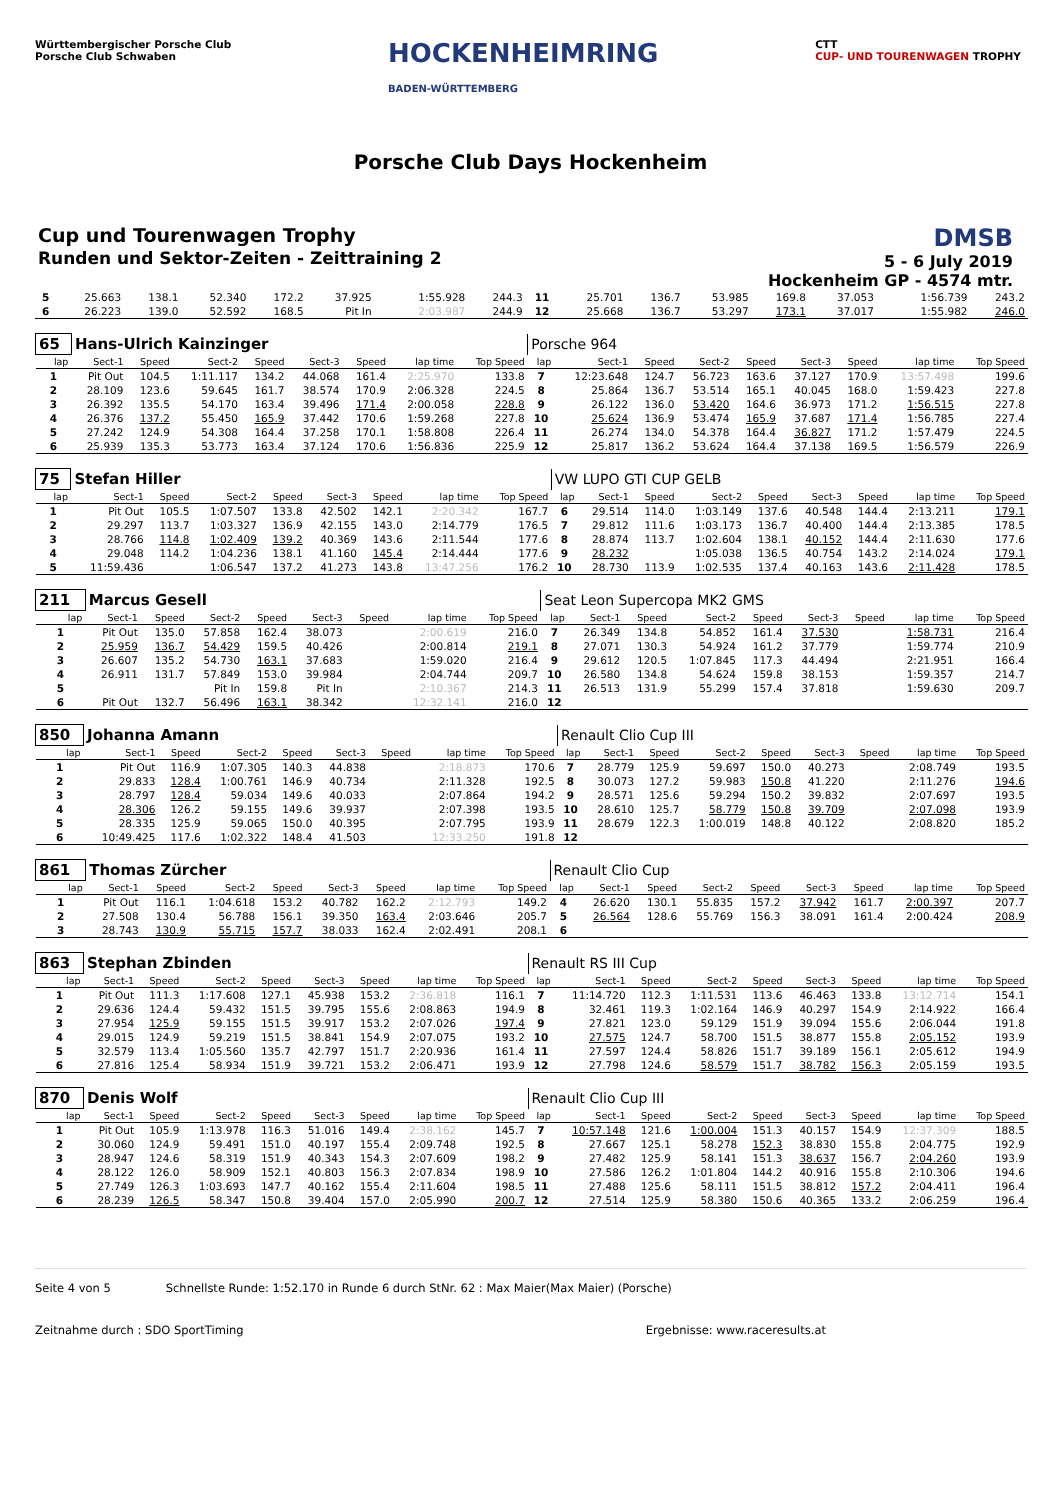Württembergischer Porsche Club
Porsche Club Schwaben
HOCKENHEIMRING
BADEN-WÜRTTEMBERG
CTT
CUP- UND TOURENWAGEN TROPHY
Porsche Club Days Hockenheim
Cup und Tourenwagen Trophy
Runden und Sektor-Zeiten - Zeittraining 2
DMSB
5 - 6 July 2019
Hockenheim GP - 4574 mtr.
| 5 | 25.663 | 138.1 | 52.340 | 172.2 | 37.925 | | 1:55.928 | 244.3 | 11 | 25.701 | 136.7 | 53.985 | 169.8 | 37.053 | | 1:56.739 | 243.2 |
| 6 | 26.223 | 139.0 | 52.592 | 168.5 | Pit In | | 2:03.987 | 244.9 | 12 | 25.668 | 136.7 | 53.297 | 173.1 | 37.017 | | 1:55.982 | 246.0 |
| 65 | Hans-Ulrich Kainzinger | | | | | | | | Porsche 964 | | | | | | | | |
| lap | Sect-1 | Speed | Sect-2 | Speed | Sect-3 | Speed | lap time | Top Speed | lap | Sect-1 | Speed | Sect-2 | Speed | Sect-3 | Speed | lap time | Top Speed |
| 1 | Pit Out | 104.5 | 1:11.117 | 134.2 | 44.068 | 161.4 | 2:25.970 | 133.8 | 7 | 12:23.648 | 124.7 | 56.723 | 163.6 | 37.127 | 170.9 | 13:57.498 | 199.6 |
| 2 | 28.109 | 123.6 | 59.645 | 161.7 | 38.574 | 170.9 | 2:06.328 | 224.5 | 8 | 25.864 | 136.7 | 53.514 | 165.1 | 40.045 | 168.0 | 1:59.423 | 227.8 |
| 3 | 26.392 | 135.5 | 54.170 | 163.4 | 39.496 | 171.4 | 2:00.058 | 228.8 | 9 | 26.122 | 136.0 | 53.420 | 164.6 | 36.973 | 171.2 | 1:56.515 | 227.8 |
| 4 | 26.376 | 137.2 | 55.450 | 165.9 | 37.442 | 170.6 | 1:59.268 | 227.8 | 10 | 25.624 | 136.9 | 53.474 | 165.9 | 37.687 | 171.4 | 1:56.785 | 227.4 |
| 5 | 27.242 | 124.9 | 54.308 | 164.4 | 37.258 | 170.1 | 1:58.808 | 226.4 | 11 | 26.274 | 134.0 | 54.378 | 164.4 | 36.827 | 171.2 | 1:57.479 | 224.5 |
| 6 | 25.939 | 135.3 | 53.773 | 163.4 | 37.124 | 170.6 | 1:56.836 | 225.9 | 12 | 25.817 | 136.2 | 53.624 | 164.4 | 37.138 | 169.5 | 1:56.579 | 226.9 |
| 75 | Stefan Hiller | | | | | | | | VW LUPO GTI CUP GELB | | | | | | | | |
| lap | Sect-1 | Speed | Sect-2 | Speed | Sect-3 | Speed | lap time | Top Speed | lap | Sect-1 | Speed | Sect-2 | Speed | Sect-3 | Speed | lap time | Top Speed |
| 1 | Pit Out | 105.5 | 1:07.507 | 133.8 | 42.502 | 142.1 | 2:20.342 | 167.7 | 6 | 29.514 | 114.0 | 1:03.149 | 137.6 | 40.548 | 144.4 | 2:13.211 | 179.1 |
| 2 | 29.297 | 113.7 | 1:03.327 | 136.9 | 42.155 | 143.0 | 2:14.779 | 176.5 | 7 | 29.812 | 111.6 | 1:03.173 | 136.7 | 40.400 | 144.4 | 2:13.385 | 178.5 |
| 3 | 28.766 | 114.8 | 1:02.409 | 139.2 | 40.369 | 143.6 | 2:11.544 | 177.6 | 8 | 28.874 | 113.7 | 1:02.604 | 138.1 | 40.152 | 144.4 | 2:11.630 | 177.6 |
| 4 | 29.048 | 114.2 | 1:04.236 | 138.1 | 41.160 | 145.4 | 2:14.444 | 177.6 | 9 | 28.232 | | 1:05.038 | 136.5 | 40.754 | 143.2 | 2:14.024 | 179.1 |
| 5 | 11:59.436 | | 1:06.547 | 137.2 | 41.273 | 143.8 | 13:47.256 | 176.2 | 10 | 28.730 | 113.9 | 1:02.535 | 137.4 | 40.163 | 143.6 | 2:11.428 | 178.5 |
| 211 | Marcus Gesell | | | | | | | | Seat Leon Supercopa MK2 GMS | | | | | | | | |
| lap | Sect-1 | Speed | Sect-2 | Speed | Sect-3 | Speed | lap time | Top Speed | lap | Sect-1 | Speed | Sect-2 | Speed | Sect-3 | Speed | lap time | Top Speed |
| 1 | Pit Out | 135.0 | 57.858 | 162.4 | 38.073 | | 2:00.619 | 216.0 | 7 | 26.349 | 134.8 | 54.852 | 161.4 | 37.530 | | 1:58.731 | 216.4 |
| 2 | 25.959 | 136.7 | 54.429 | 159.5 | 40.426 | | 2:00.814 | 219.1 | 8 | 27.071 | 130.3 | 54.924 | 161.2 | 37.779 | | 1:59.774 | 210.9 |
| 3 | 26.607 | 135.2 | 54.730 | 163.1 | 37.683 | | 1:59.020 | 216.4 | 9 | 29.612 | 120.5 | 1:07.845 | 117.3 | 44.494 | | 2:21.951 | 166.4 |
| 4 | 26.911 | 131.7 | 57.849 | 153.0 | 39.984 | | 2:04.744 | 209.7 | 10 | 26.580 | 134.8 | 54.624 | 159.8 | 38.153 | | 1:59.357 | 214.7 |
| 5 | | | Pit In | 159.8 | Pit In | | 2:10.367 | 214.3 | 11 | 26.513 | 131.9 | 55.299 | 157.4 | 37.818 | | 1:59.630 | 209.7 |
| 6 | Pit Out | 132.7 | 56.496 | 163.1 | 38.342 | | 12:32.141 | 216.0 | 12 | | | | | | | | |
| 850 | Johanna Amann | | | | | | | | Renault Clio Cup III | | | | | | | | |
| lap | Sect-1 | Speed | Sect-2 | Speed | Sect-3 | Speed | lap time | Top Speed | lap | Sect-1 | Speed | Sect-2 | Speed | Sect-3 | Speed | lap time | Top Speed |
| 1 | Pit Out | 116.9 | 1:07.305 | 140.3 | 44.838 | | 2:18.873 | 170.6 | 7 | 28.779 | 125.9 | 59.697 | 150.0 | 40.273 | | 2:08.749 | 193.5 |
| 2 | 29.833 | 128.4 | 1:00.761 | 146.9 | 40.734 | | 2:11.328 | 192.5 | 8 | 30.073 | 127.2 | 59.983 | 150.8 | 41.220 | | 2:11.276 | 194.6 |
| 3 | 28.797 | 128.4 | 59.034 | 149.6 | 40.033 | | 2:07.864 | 194.2 | 9 | 28.571 | 125.6 | 59.294 | 150.2 | 39.832 | | 2:07.697 | 193.5 |
| 4 | 28.306 | 126.2 | 59.155 | 149.6 | 39.937 | | 2:07.398 | 193.5 | 10 | 28.610 | 125.7 | 58.779 | 150.8 | 39.709 | | 2:07.098 | 193.9 |
| 5 | 28.335 | 125.9 | 59.065 | 150.0 | 40.395 | | 2:07.795 | 193.9 | 11 | 28.679 | 122.3 | 1:00.019 | 148.8 | 40.122 | | 2:08.820 | 185.2 |
| 6 | 10:49.425 | 117.6 | 1:02.322 | 148.4 | 41.503 | | 12:33.250 | 191.8 | 12 | | | | | | | | |
| 861 | Thomas Zürcher | | | | | | | | Renault Clio Cup | | | | | | | | |
| lap | Sect-1 | Speed | Sect-2 | Speed | Sect-3 | Speed | lap time | Top Speed | lap | Sect-1 | Speed | Sect-2 | Speed | Sect-3 | Speed | lap time | Top Speed |
| 1 | Pit Out | 116.1 | 1:04.618 | 153.2 | 40.782 | 162.2 | 2:12.793 | 149.2 | 4 | 26.620 | 130.1 | 55.835 | 157.2 | 37.942 | 161.7 | 2:00.397 | 207.7 |
| 2 | 27.508 | 130.4 | 56.788 | 156.1 | 39.350 | 163.4 | 2:03.646 | 205.7 | 5 | 26.564 | 128.6 | 55.769 | 156.3 | 38.091 | 161.4 | 2:00.424 | 208.9 |
| 3 | 28.743 | 130.9 | 55.715 | 157.7 | 38.033 | 162.4 | 2:02.491 | 208.1 | 6 | | | | | | | | |
| 863 | Stephan Zbinden | | | | | | | | Renault RS III Cup | | | | | | | | |
| lap | Sect-1 | Speed | Sect-2 | Speed | Sect-3 | Speed | lap time | Top Speed | lap | Sect-1 | Speed | Sect-2 | Speed | Sect-3 | Speed | lap time | Top Speed |
| 1 | Pit Out | 111.3 | 1:17.608 | 127.1 | 45.938 | 153.2 | 2:36.818 | 116.1 | 7 | 11:14.720 | 112.3 | 1:11.531 | 113.6 | 46.463 | 133.8 | 13:12.714 | 154.1 |
| 2 | 29.636 | 124.4 | 59.432 | 151.5 | 39.795 | 155.6 | 2:08.863 | 194.9 | 8 | 32.461 | 119.3 | 1:02.164 | 146.9 | 40.297 | 154.9 | 2:14.922 | 166.4 |
| 3 | 27.954 | 125.9 | 59.155 | 151.5 | 39.917 | 153.2 | 2:07.026 | 197.4 | 9 | 27.821 | 123.0 | 59.129 | 151.9 | 39.094 | 155.6 | 2:06.044 | 191.8 |
| 4 | 29.015 | 124.9 | 59.219 | 151.5 | 38.841 | 154.9 | 2:07.075 | 193.2 | 10 | 27.575 | 124.7 | 58.700 | 151.5 | 38.877 | 155.8 | 2:05.152 | 193.9 |
| 5 | 32.579 | 113.4 | 1:05.560 | 135.7 | 42.797 | 151.7 | 2:20.936 | 161.4 | 11 | 27.597 | 124.4 | 58.826 | 151.7 | 39.189 | 156.1 | 2:05.612 | 194.9 |
| 6 | 27.816 | 125.4 | 58.934 | 151.9 | 39.721 | 153.2 | 2:06.471 | 193.9 | 12 | 27.798 | 124.6 | 58.579 | 151.7 | 38.782 | 156.3 | 2:05.159 | 193.5 |
| 870 | Denis Wolf | | | | | | | | Renault Clio Cup III | | | | | | | | |
| lap | Sect-1 | Speed | Sect-2 | Speed | Sect-3 | Speed | lap time | Top Speed | lap | Sect-1 | Speed | Sect-2 | Speed | Sect-3 | Speed | lap time | Top Speed |
| 1 | Pit Out | 105.9 | 1:13.978 | 116.3 | 51.016 | 149.4 | 2:38.162 | 145.7 | 7 | 10:57.148 | 121.6 | 1:00.004 | 151.3 | 40.157 | 154.9 | 12:37.309 | 188.5 |
| 2 | 30.060 | 124.9 | 59.491 | 151.0 | 40.197 | 155.4 | 2:09.748 | 192.5 | 8 | 27.667 | 125.1 | 58.278 | 152.3 | 38.830 | 155.8 | 2:04.775 | 192.9 |
| 3 | 28.947 | 124.6 | 58.319 | 151.9 | 40.343 | 154.3 | 2:07.609 | 198.2 | 9 | 27.482 | 125.9 | 58.141 | 151.3 | 38.637 | 156.7 | 2:04.260 | 193.9 |
| 4 | 28.122 | 126.0 | 58.909 | 152.1 | 40.803 | 156.3 | 2:07.834 | 198.9 | 10 | 27.586 | 126.2 | 1:01.804 | 144.2 | 40.916 | 155.8 | 2:10.306 | 194.6 |
| 5 | 27.749 | 126.3 | 1:03.693 | 147.7 | 40.162 | 155.4 | 2:11.604 | 198.5 | 11 | 27.488 | 125.6 | 58.111 | 151.5 | 38.812 | 157.2 | 2:04.411 | 196.4 |
| 6 | 28.239 | 126.5 | 58.347 | 150.8 | 39.404 | 157.0 | 2:05.990 | 200.7 | 12 | 27.514 | 125.9 | 58.380 | 150.6 | 40.365 | 133.2 | 2:06.259 | 196.4 |
Seite 4 von 5 Schnellste Runde: 1:52.170 in Runde 6 durch StNr. 62 : Max Maier(Max Maier) (Porsche)
Zeitnahme durch : SDO SportTiming Ergebnisse: www.raceresults.at